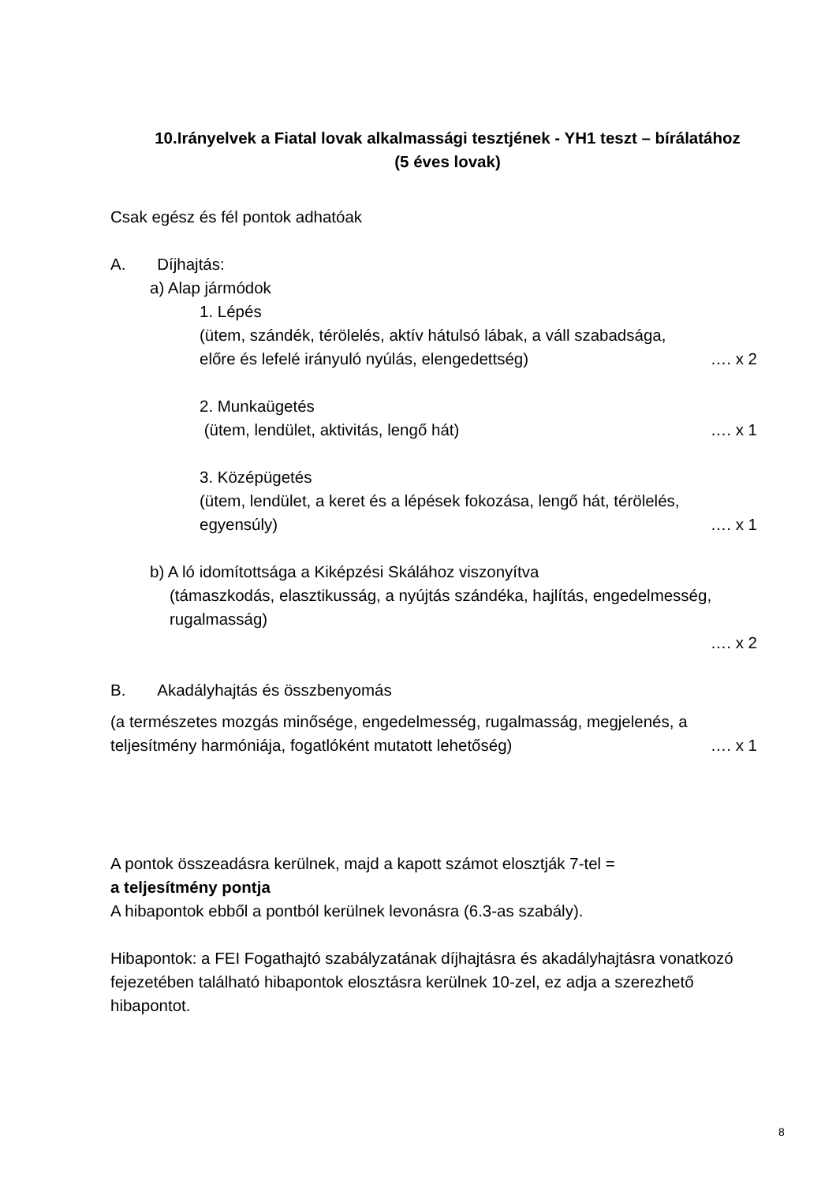10.Irányelvek a Fiatal lovak alkalmassági tesztjének - YH1 teszt – bírálatához
(5 éves lovak)
Csak egész és fél pontok adhatóak
A. Díjhajtás:
a) Alap jármódok
1. Lépés
(ütem, szándék, térölelés, aktív hátulsó lábak, a váll szabadsága,
előre és lefelé irányuló nyúlás, elengedettség) …. x 2
2. Munkaügetés
(ütem, lendület, aktivitás, lengő hát) …. x 1
3. Középügetés
(ütem, lendület, a keret és a lépések fokozása, lengő hát, térölelés,
egyensúly) …. x 1
b) A ló idomítottsága a Kiképzési Skálához viszonyítva
(támaszkodás, elasztikusság, a nyújtás szándéka, hajlítás, engedelmesség, rugalmasság)
…. x 2
B. Akadályhajtás és összbenyomás
(a természetes mozgás minősége, engedelmesség, rugalmasság, megjelenés, a
teljesítmény harmóniája, fogatlóként mutatott lehetőség) …. x 1
A pontok összeadásra kerülnek, majd a kapott számot elosztják 7-tel =
a teljesítmény pontja
A hibapontok ebből a pontból kerülnek levonásra (6.3-as szabály).
Hibapontok: a FEI Fogathajtó szabályzatának díjhajtásra és akadályhajtásra vonatkozó fejezetében található hibapontok elosztásra kerülnek 10-zel, ez adja a szerezhető hibapontot.
8